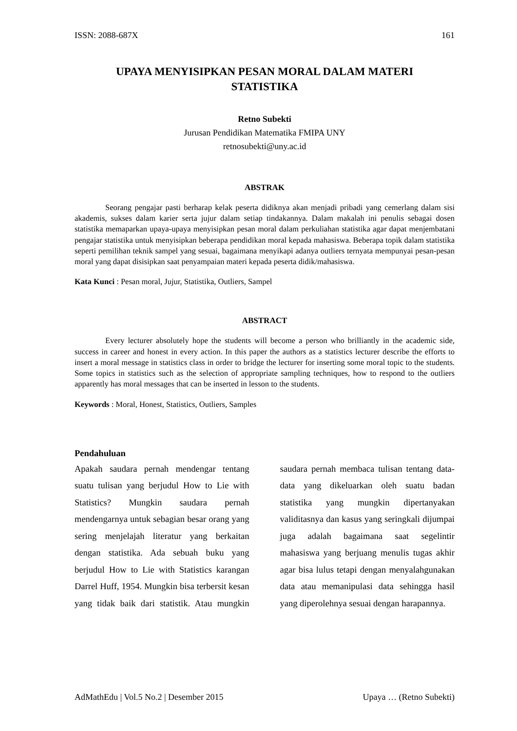ISSN: 2088-687X 161
UPAYA MENYISIPKAN PESAN MORAL DALAM MATERI STATISTIKA
Retno Subekti
Jurusan Pendidikan Matematika FMIPA UNY
retnosubekti@uny.ac.id
ABSTRAK
Seorang pengajar pasti berharap kelak peserta didiknya akan menjadi pribadi yang cemerlang dalam sisi akademis, sukses dalam karier serta jujur dalam setiap tindakannya. Dalam makalah ini penulis sebagai dosen statistika memaparkan upaya-upaya menyisipkan pesan moral dalam perkuliahan statistika agar dapat menjembatani pengajar statistika untuk menyisipkan beberapa pendidikan moral kepada mahasiswa. Beberapa topik dalam statistika seperti pemilihan teknik sampel yang sesuai, bagaimana menyikapi adanya outliers ternyata mempunyai pesan-pesan moral yang dapat disisipkan saat penyampaian materi kepada peserta didik/mahasiswa.
Kata Kunci : Pesan moral, Jujur, Statistika, Outliers, Sampel
ABSTRACT
Every lecturer absolutely hope the students will become a person who brilliantly in the academic side, success in career and honest in every action. In this paper the authors as a statistics lecturer describe the efforts to insert a moral message in statistics class in order to bridge the lecturer for inserting some moral topic to the students. Some topics in statistics such as the selection of appropriate sampling techniques, how to respond to the outliers apparently has moral messages that can be inserted in lesson to the students.
Keywords : Moral, Honest, Statistics, Outliers, Samples
Pendahuluan
Apakah saudara pernah mendengar tentang suatu tulisan yang berjudul How to Lie with Statistics? Mungkin saudara pernah mendengarnya untuk sebagian besar orang yang sering menjelajah literatur yang berkaitan dengan statistika. Ada sebuah buku yang berjudul How to Lie with Statistics karangan Darrel Huff, 1954. Mungkin bisa terbersit kesan yang tidak baik dari statistik. Atau mungkin saudara pernah membaca tulisan tentang data-data yang dikeluarkan oleh suatu badan statistika yang mungkin dipertanyakan validitasnya dan kasus yang seringkali dijumpai juga adalah bagaimana saat segelintir mahasiswa yang berjuang menulis tugas akhir agar bisa lulus tetapi dengan menyalahgunakan data atau memanipulasi data sehingga hasil yang diperolehnya sesuai dengan harapannya.
AdMathEdu | Vol.5 No.2 | Desember 2015 Upaya … (Retno Subekti)